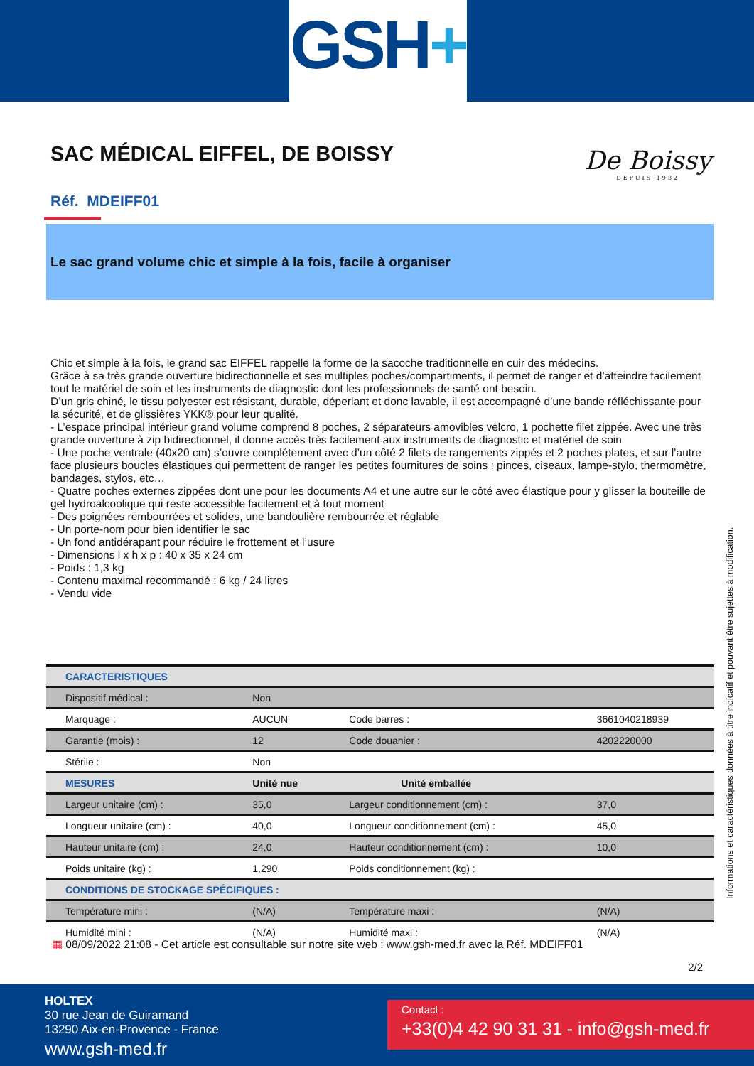GSH+
SAC MÉDICAL EIFFEL, DE BOISSY
De Boissy
DEPUIS 1982
Réf. MDEIFF01
Le sac grand volume chic et simple à la fois, facile à organiser
Chic et simple à la fois, le grand sac EIFFEL rappelle la forme de la sacoche traditionnelle en cuir des médecins.
Grâce à sa très grande ouverture bidirectionnelle et ses multiples poches/compartiments, il permet de ranger et d’atteindre facilement tout le matériel de soin et les instruments de diagnostic dont les professionnels de santé ont besoin.
D’un gris chiné, le tissu polyester est résistant, durable, déperlant et donc lavable, il est accompagné d’une bande réfléchissante pour la sécurité, et de glissières YKK® pour leur qualité.
- L’espace principal intérieur grand volume comprend 8 poches, 2 séparateurs amovibles velcro, 1 pochette filet zippée. Avec une très grande ouverture à zip bidirectionnel, il donne accès très facilement aux instruments de diagnostic et matériel de soin
- Une poche ventrale (40x20 cm) s’ouvre complétement avec d’un côté 2 filets de rangements zippés et 2 poches plates, et sur l’autre face plusieurs boucles élastiques qui permettent de ranger les petites fournitures de soins : pinces, ciseaux, lampe-stylo, thermomètre, bandages, stylos, etc…
- Quatre poches externes zippées dont une pour les documents A4 et une autre sur le côté avec élastique pour y glisser la bouteille de gel hydroalcoolique qui reste accessible facilement et à tout moment
- Des poignées rembourrées et solides, une bandoulière rembourrée et réglable
- Un porte-nom pour bien identifier le sac
- Un fond antidérapant pour réduire le frottement et l’usure
- Dimensions l x h x p : 40 x 35 x 24 cm
- Poids : 1,3 kg
- Contenu maximal recommandé : 6 kg / 24 litres
- Vendu vide
| CARACTERISTIQUES | | | |
| Dispositif médical : | Non | | |
| Marquage : | AUCUN | Code barres : | 3661040218939 |
| Garantie (mois) : | 12 | Code douanier : | 4202220000 |
| Stérile : | Non | | |
| MESURES | Unité nue | Unité emballée | |
| Largeur unitaire (cm) : | 35,0 | Largeur conditionnement (cm) : | 37,0 |
| Longueur unitaire (cm) : | 40,0 | Longueur conditionnement (cm) : | 45,0 |
| Hauteur unitaire (cm) : | 24,0 | Hauteur conditionnement (cm) : | 10,0 |
| Poids unitaire (kg) : | 1,290 | Poids conditionnement (kg) : | |
| CONDITIONS DE STOCKAGE SPÉCIFIQUES : | | | |
| Température mini : | (N/A) | Température maxi : | (N/A) |
| Humidité mini : | (N/A) | Humidité maxi : | (N/A) |
Informations et caractéristiques données à titre indicatif et pouvant être sujettes à modification.
▦ 08/09/2022 21:08 - Cet article est consultable sur notre site web : www.gsh-med.fr avec la Réf. MDEIFF01
2/2
HOLTEX
30 rue Jean de Guiramand
13290 Aix-en-Provence - France
www.gsh-med.fr
Contact :
+33(0)4 42 90 31 31 - info@gsh-med.fr